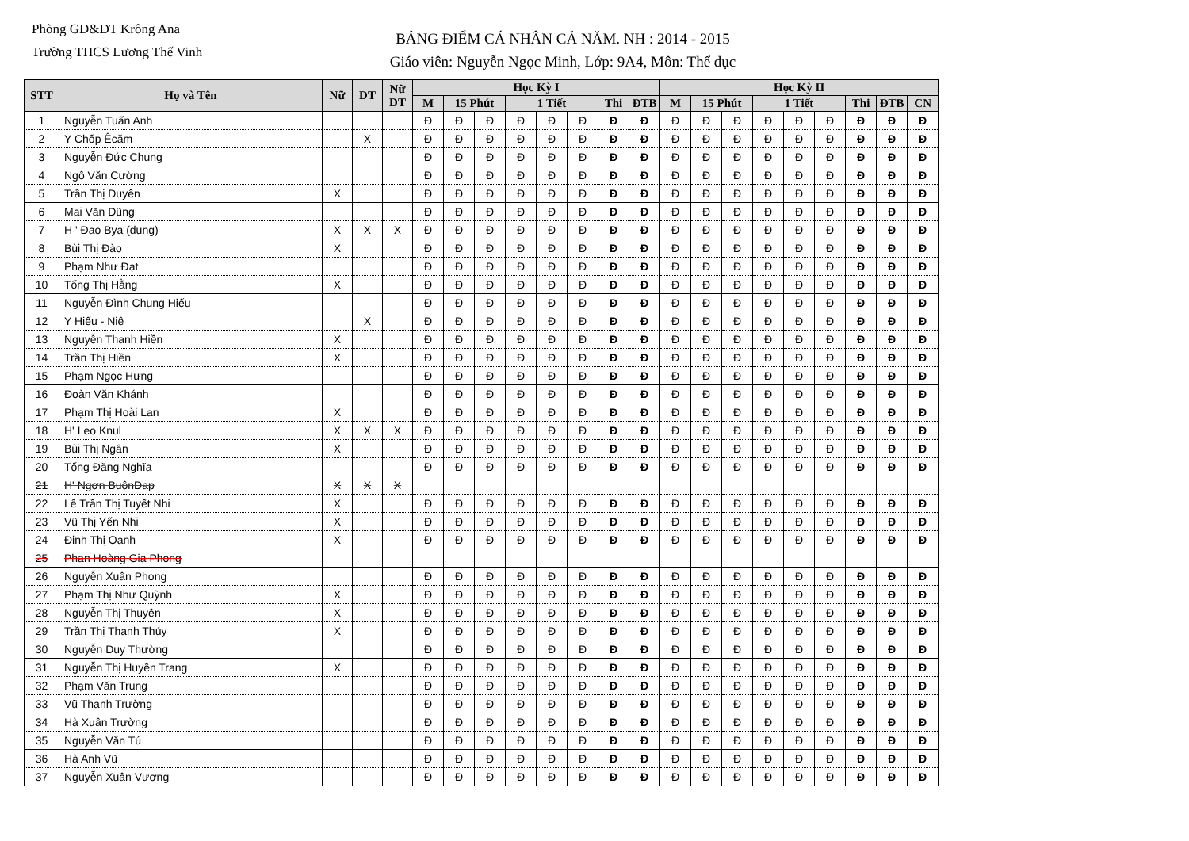Phòng GD&ĐT Krông Ana
Trường THCS Lương Thế Vinh
BẢNG ĐIỂM CÁ NHÂN CẢ NĂM. NH : 2014 - 2015
Giáo viên: Nguyễn Ngọc Minh, Lớp: 9A4, Môn: Thể dục
| STT | Họ và Tên | Nữ | DT | Nữ DT | Học Kỳ I | | | | | | | | Học Kỳ II | | | | | | | | |
| --- | --- | --- | --- | --- | --- | --- | --- | --- | --- | --- | --- | --- | --- | --- | --- | --- | --- | --- | --- | --- | --- |
| | | | | | M | 15 Phút | | 1 Tiết | | | Thi | ĐTB | M | 15 Phút | | 1 Tiết | | | Thi | ĐTB | CN |
| 1 | Nguyễn Tuấn Anh | | | | Đ | Đ | Đ | Đ | Đ | Đ | Đ | Đ | Đ | Đ | Đ | Đ | Đ | Đ | Đ | Đ | Đ |
| 2 | Y Chốp Êcăm | | X | | Đ | Đ | Đ | Đ | Đ | Đ | Đ | Đ | Đ | Đ | Đ | Đ | Đ | Đ | Đ | Đ | Đ |
| 3 | Nguyễn Đức Chung | | | | Đ | Đ | Đ | Đ | Đ | Đ | Đ | Đ | Đ | Đ | Đ | Đ | Đ | Đ | Đ | Đ | Đ |
| 4 | Ngô Văn Cường | | | | Đ | Đ | Đ | Đ | Đ | Đ | Đ | Đ | Đ | Đ | Đ | Đ | Đ | Đ | Đ | Đ | Đ |
| 5 | Trần Thị Duyên | X | | | Đ | Đ | Đ | Đ | Đ | Đ | Đ | Đ | Đ | Đ | Đ | Đ | Đ | Đ | Đ | Đ | Đ |
| 6 | Mai Văn Dũng | | | | Đ | Đ | Đ | Đ | Đ | Đ | Đ | Đ | Đ | Đ | Đ | Đ | Đ | Đ | Đ | Đ | Đ |
| 7 | H ' Đao Bya (dung) | X | X | X | Đ | Đ | Đ | Đ | Đ | Đ | Đ | Đ | Đ | Đ | Đ | Đ | Đ | Đ | Đ | Đ | Đ |
| 8 | Bùi Thị Đào | X | | | Đ | Đ | Đ | Đ | Đ | Đ | Đ | Đ | Đ | Đ | Đ | Đ | Đ | Đ | Đ | Đ | Đ |
| 9 | Phạm Như Đạt | | | | Đ | Đ | Đ | Đ | Đ | Đ | Đ | Đ | Đ | Đ | Đ | Đ | Đ | Đ | Đ | Đ | Đ |
| 10 | Tống Thị Hằng | X | | | Đ | Đ | Đ | Đ | Đ | Đ | Đ | Đ | Đ | Đ | Đ | Đ | Đ | Đ | Đ | Đ | Đ |
| 11 | Nguyễn Đình Chung Hiếu | | | | Đ | Đ | Đ | Đ | Đ | Đ | Đ | Đ | Đ | Đ | Đ | Đ | Đ | Đ | Đ | Đ | Đ |
| 12 | Y Hiếu - Niê | | X | | Đ | Đ | Đ | Đ | Đ | Đ | Đ | Đ | Đ | Đ | Đ | Đ | Đ | Đ | Đ | Đ | Đ |
| 13 | Nguyễn Thanh Hiền | X | | | Đ | Đ | Đ | Đ | Đ | Đ | Đ | Đ | Đ | Đ | Đ | Đ | Đ | Đ | Đ | Đ | Đ |
| 14 | Trần Thị Hiền | X | | | Đ | Đ | Đ | Đ | Đ | Đ | Đ | Đ | Đ | Đ | Đ | Đ | Đ | Đ | Đ | Đ | Đ |
| 15 | Phạm Ngọc Hưng | | | | Đ | Đ | Đ | Đ | Đ | Đ | Đ | Đ | Đ | Đ | Đ | Đ | Đ | Đ | Đ | Đ | Đ |
| 16 | Đoàn Văn Khánh | | | | Đ | Đ | Đ | Đ | Đ | Đ | Đ | Đ | Đ | Đ | Đ | Đ | Đ | Đ | Đ | Đ | Đ |
| 17 | Phạm Thị Hoài Lan | X | | | Đ | Đ | Đ | Đ | Đ | Đ | Đ | Đ | Đ | Đ | Đ | Đ | Đ | Đ | Đ | Đ | Đ |
| 18 | H' Leo Knul | X | X | X | Đ | Đ | Đ | Đ | Đ | Đ | Đ | Đ | Đ | Đ | Đ | Đ | Đ | Đ | Đ | Đ | Đ |
| 19 | Bùi Thị Ngân | X | | | Đ | Đ | Đ | Đ | Đ | Đ | Đ | Đ | Đ | Đ | Đ | Đ | Đ | Đ | Đ | Đ | Đ |
| 20 | Tống Đăng Nghĩa | | | | Đ | Đ | Đ | Đ | Đ | Đ | Đ | Đ | Đ | Đ | Đ | Đ | Đ | Đ | Đ | Đ | Đ |
| 21 | H' Ngơn BuônDap | X | X | X | | | | | | | | | | | | | | | | | |
| 22 | Lê Trần Thị Tuyết Nhi | X | | | Đ | Đ | Đ | Đ | Đ | Đ | Đ | Đ | Đ | Đ | Đ | Đ | Đ | Đ | Đ | Đ | Đ |
| 23 | Vũ Thị Yến Nhi | X | | | Đ | Đ | Đ | Đ | Đ | Đ | Đ | Đ | Đ | Đ | Đ | Đ | Đ | Đ | Đ | Đ | Đ |
| 24 | Đinh Thị Oanh | X | | | Đ | Đ | Đ | Đ | Đ | Đ | Đ | Đ | Đ | Đ | Đ | Đ | Đ | Đ | Đ | Đ | Đ |
| 25 | Phan Hoàng Gia Phong | | | | | | | | | | | | | | | | | | | | |
| 26 | Nguyễn Xuân Phong | | | | Đ | Đ | Đ | Đ | Đ | Đ | Đ | Đ | Đ | Đ | Đ | Đ | Đ | Đ | Đ | Đ | Đ |
| 27 | Phạm Thị Như Quỳnh | X | | | Đ | Đ | Đ | Đ | Đ | Đ | Đ | Đ | Đ | Đ | Đ | Đ | Đ | Đ | Đ | Đ | Đ |
| 28 | Nguyễn Thị Thuyên | X | | | Đ | Đ | Đ | Đ | Đ | Đ | Đ | Đ | Đ | Đ | Đ | Đ | Đ | Đ | Đ | Đ | Đ |
| 29 | Trần Thị Thanh Thúy | X | | | Đ | Đ | Đ | Đ | Đ | Đ | Đ | Đ | Đ | Đ | Đ | Đ | Đ | Đ | Đ | Đ | Đ |
| 30 | Nguyễn Duy Thường | | | | Đ | Đ | Đ | Đ | Đ | Đ | Đ | Đ | Đ | Đ | Đ | Đ | Đ | Đ | Đ | Đ | Đ |
| 31 | Nguyễn Thị Huyền Trang | X | | | Đ | Đ | Đ | Đ | Đ | Đ | Đ | Đ | Đ | Đ | Đ | Đ | Đ | Đ | Đ | Đ | Đ |
| 32 | Phạm Văn Trung | | | | Đ | Đ | Đ | Đ | Đ | Đ | Đ | Đ | Đ | Đ | Đ | Đ | Đ | Đ | Đ | Đ | Đ |
| 33 | Vũ Thanh Trường | | | | Đ | Đ | Đ | Đ | Đ | Đ | Đ | Đ | Đ | Đ | Đ | Đ | Đ | Đ | Đ | Đ | Đ |
| 34 | Hà Xuân Trường | | | | Đ | Đ | Đ | Đ | Đ | Đ | Đ | Đ | Đ | Đ | Đ | Đ | Đ | Đ | Đ | Đ | Đ |
| 35 | Nguyễn Văn Tú | | | | Đ | Đ | Đ | Đ | Đ | Đ | Đ | Đ | Đ | Đ | Đ | Đ | Đ | Đ | Đ | Đ | Đ |
| 36 | Hà Anh Vũ | | | | Đ | Đ | Đ | Đ | Đ | Đ | Đ | Đ | Đ | Đ | Đ | Đ | Đ | Đ | Đ | Đ | Đ |
| 37 | Nguyễn Xuân Vương | | | | Đ | Đ | Đ | Đ | Đ | Đ | Đ | Đ | Đ | Đ | Đ | Đ | Đ | Đ | Đ | Đ | Đ |